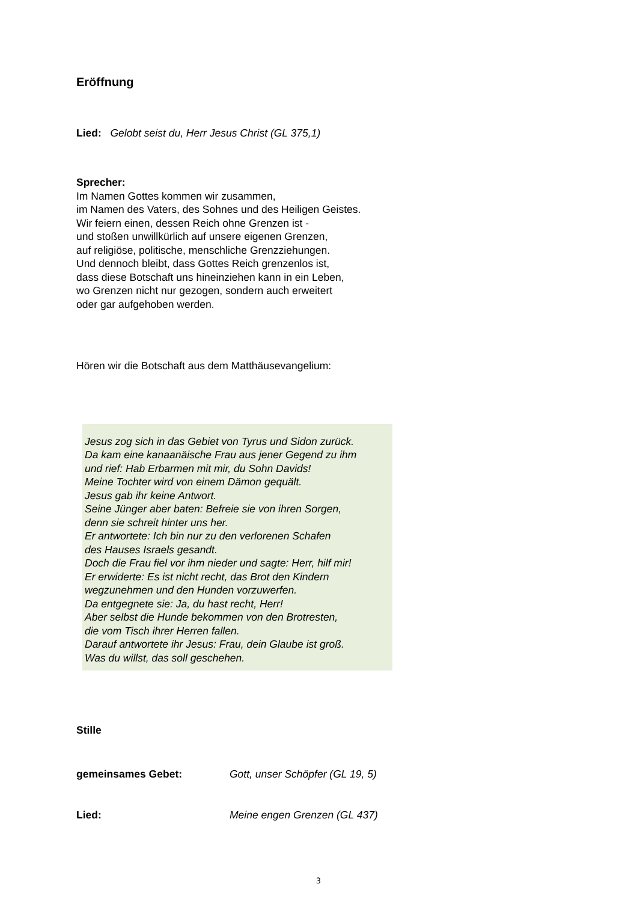Eröffnung
Lied: Gelobt seist du, Herr Jesus Christ (GL 375,1)
Sprecher:
Im Namen Gottes kommen wir zusammen,
im Namen des Vaters, des Sohnes und des Heiligen Geistes.
Wir feiern einen, dessen Reich ohne Grenzen ist -
und stoßen unwillkürlich auf unsere eigenen Grenzen,
auf religiöse, politische, menschliche Grenzziehungen.
Und dennoch bleibt, dass Gottes Reich grenzenlos ist,
dass diese Botschaft uns hineinziehen kann in ein Leben,
wo Grenzen nicht nur gezogen, sondern auch erweitert
oder gar aufgehoben werden.
Hören wir die Botschaft aus dem Matthäusevangelium:
Jesus zog sich in das Gebiet von Tyrus und Sidon zurück.
Da kam eine kanaanäische Frau aus jener Gegend zu ihm
und rief: Hab Erbarmen mit mir, du Sohn Davids!
Meine Tochter wird von einem Dämon gequält.
Jesus gab ihr keine Antwort.
Seine Jünger aber baten: Befreie sie von ihren Sorgen,
denn sie schreit hinter uns her.
Er antwortete: Ich bin nur zu den verlorenen Schafen
des Hauses Israels gesandt.
Doch die Frau fiel vor ihm nieder und sagte: Herr, hilf mir!
Er erwiderte: Es ist nicht recht, das Brot den Kindern
wegzunehmen und den Hunden vorzuwerfen.
Da entgegnete sie: Ja, du hast recht, Herr!
Aber selbst die Hunde bekommen von den Brotresten,
die vom Tisch ihrer Herren fallen.
Darauf antwortete ihr Jesus: Frau, dein Glaube ist groß.
Was du willst, das soll geschehen.
Stille
gemeinsames Gebet: Gott, unser Schöpfer (GL 19, 5)
Lied: Meine engen Grenzen (GL 437)
3